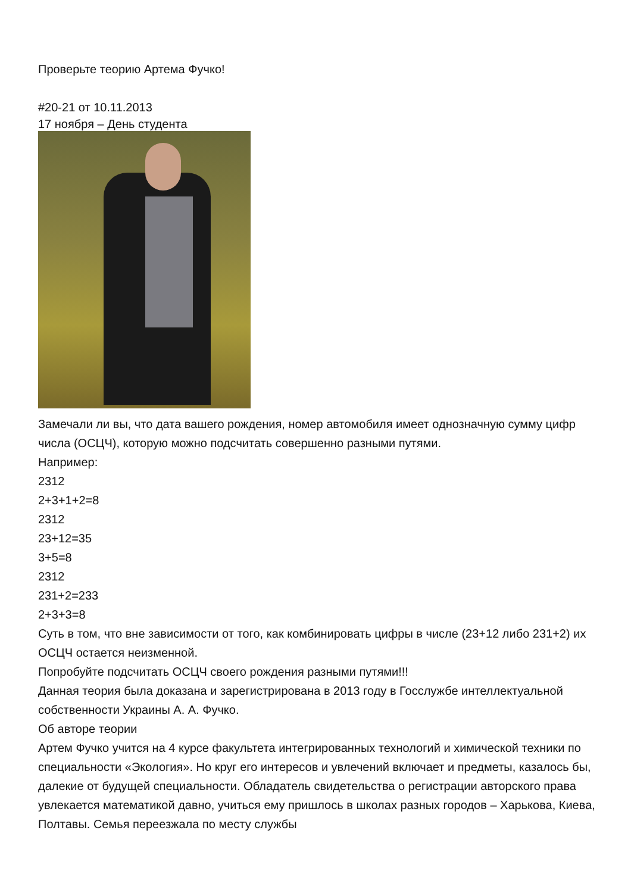Проверьте теорию Артема Фучко!
#20-21 от 10.11.2013
17 ноября – День студента
Замечали ли вы, что дата вашего рождения, номер автомобиля имеет однозначную сумму цифр числа (ОСЦЧ), которую можно подсчитать совершенно разными путями.
Например:
2312
2+3+1+2=8
2312
23+12=35
3+5=8
2312
231+2=233
2+3+3=8
Суть в том, что вне зависимости от того, как комбинировать цифры в числе (23+12 либо 231+2) их ОСЦЧ остается неизменной.
Попробуйте подсчитать ОСЦЧ своего рождения разными путями!!!
Данная теория была доказана и зарегистрирована в 2013 году в Госслужбе интеллектуальной собственности Украины А. А. Фучко.
Об авторе теории
Артем Фучко учится на 4 курсе факультета интегрированных технологий и химической техники по специальности «Экология». Но круг его интересов и увлечений включает и предметы, казалось бы, далекие от будущей специальности. Обладатель свидетельства о регистрации авторского права увлекается математикой давно, учиться ему пришлось в школах разных городов – Харькова, Киева, Полтавы. Семья переезжала по месту службы